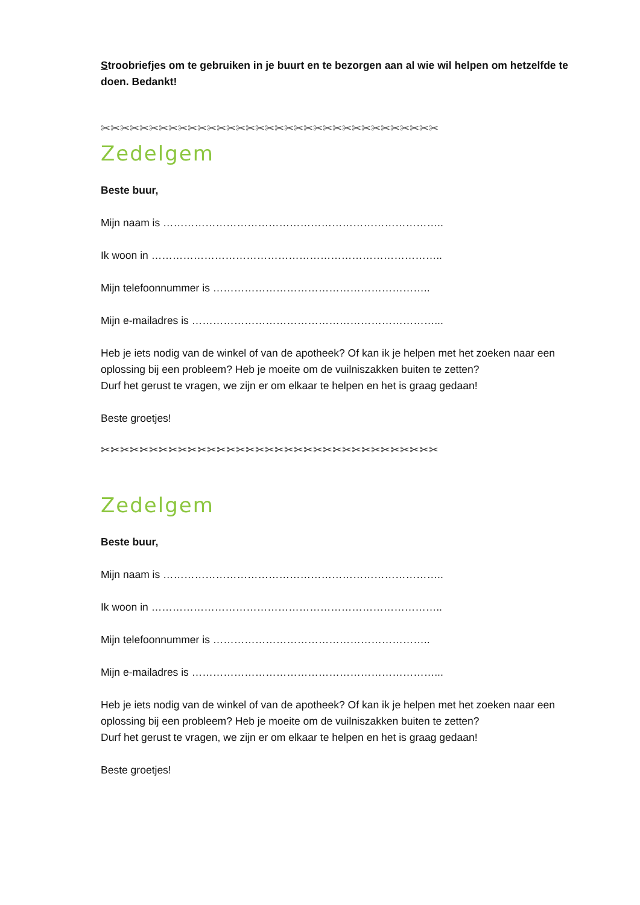Stroobriefjes om te gebruiken in je buurt en te bezorgen aan al wie wil helpen om hetzelfde te doen. Bedankt!
✂✂✂✂✂✂✂✂✂✂✂✂✂✂✂✂✂✂✂✂✂✂✂✂✂✂✂✂✂✂✂✂✂✂✂
Zedelgem
Beste buur,
Mijn naam is ……………………………………………………………………..
Ik woon in ………………………………………………………………………..
Mijn telefoonnummer is ……………………………………………………..
Mijn e-mailadres is ……………………………………………………………...
Heb je iets nodig van de winkel of van de apotheek? Of kan ik je helpen met het zoeken naar een oplossing bij een probleem? Heb je moeite om de vuilniszakken buiten te zetten?
Durf het gerust te vragen, we zijn er om elkaar te helpen en het is graag gedaan!
Beste groetjes!
✂✂✂✂✂✂✂✂✂✂✂✂✂✂✂✂✂✂✂✂✂✂✂✂✂✂✂✂✂✂✂✂✂✂✂
Zedelgem
Beste buur,
Mijn naam is ……………………………………………………………………..
Ik woon in ………………………………………………………………………..
Mijn telefoonnummer is ……………………………………………………..
Mijn e-mailadres is ……………………………………………………………...
Heb je iets nodig van de winkel of van de apotheek? Of kan ik je helpen met het zoeken naar een oplossing bij een probleem? Heb je moeite om de vuilniszakken buiten te zetten?
Durf het gerust te vragen, we zijn er om elkaar te helpen en het is graag gedaan!
Beste groetjes!